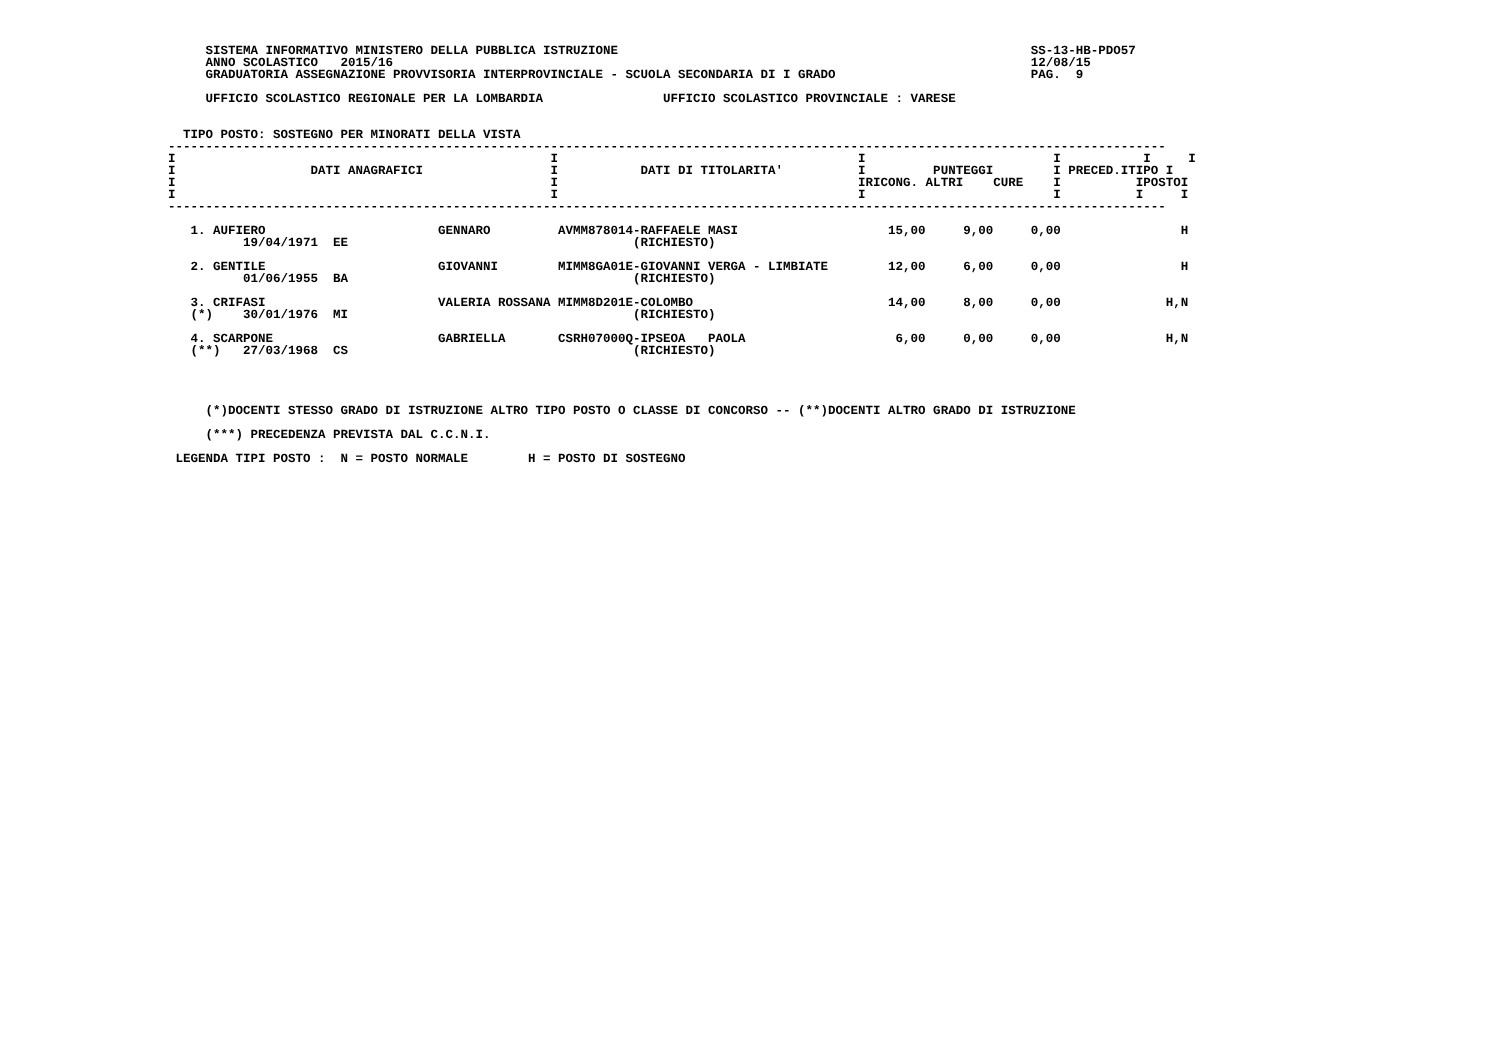SISTEMA INFORMATIVO MINISTERO DELLA PUBBLICA ISTRUZIONE                                                       SS-13-HB-PDO57
     ANNO SCOLASTICO   2015/16                                                                                     12/08/15
     GRADUATORIA ASSEGNAZIONE PROVVISORIA INTERPROVINCIALE - SCUOLA SECONDARIA DI I GRADO                          PAG.  9

     UFFICIO SCOLASTICO REGIONALE PER LA LOMBARDIA                UFFICIO SCOLASTICO PROVINCIALE : VARESE


  TIPO POSTO: SOSTEGNO PER MINORATI DELLA VISTA
| DATI ANAGRAFICI |
| --- |
-------------------------------------------------------------------------------------------------------------------------------------
I                                                  I                                        I                         I           I     I
I                  DATI ANAGRAFICI                 I           DATI DI TITOLARITA'          I         PUNTEGGI        I PRECED.ITIPO I
I                                                  I                                        IRICONG. ALTRI    CURE    I          IPOSTOI
I                                                  I                                        I                         I          I     I
-------------------------------------------------------------------------------------------------------------------------------------

   1. AUFIERO                       GENNARO         AVMM878014-RAFFAELE MASI                    15,00     9,00     0,00                H
          19/04/1971  EE                                      (RICHIESTO)

   2. GENTILE                       GIOVANNI        MIMM8GA01E-GIOVANNI VERGA - LIMBIATE        12,00     6,00     0,00                H
          01/06/1955  BA                                      (RICHIESTO)

   3. CRIFASI                       VALERIA ROSSANA MIMM8D201E-COLOMBO                          14,00     8,00     0,00              H,N
   (*)    30/01/1976  MI                                      (RICHIESTO)

   4. SCARPONE                      GABRIELLA       CSRH07000Q-IPSEOA   PAOLA                    6,00     0,00     0,00              H,N
   (**)   27/03/1968  CS                                      (RICHIESTO)




     (*)DOCENTI STESSO GRADO DI ISTRUZIONE ALTRO TIPO POSTO O CLASSE DI CONCORSO -- (**)DOCENTI ALTRO GRADO DI ISTRUZIONE

     (***) PRECEDENZA PREVISTA DAL C.C.N.I.

 LEGENDA TIPI POSTO :  N = POSTO NORMALE        H = POSTO DI SOSTEGNO